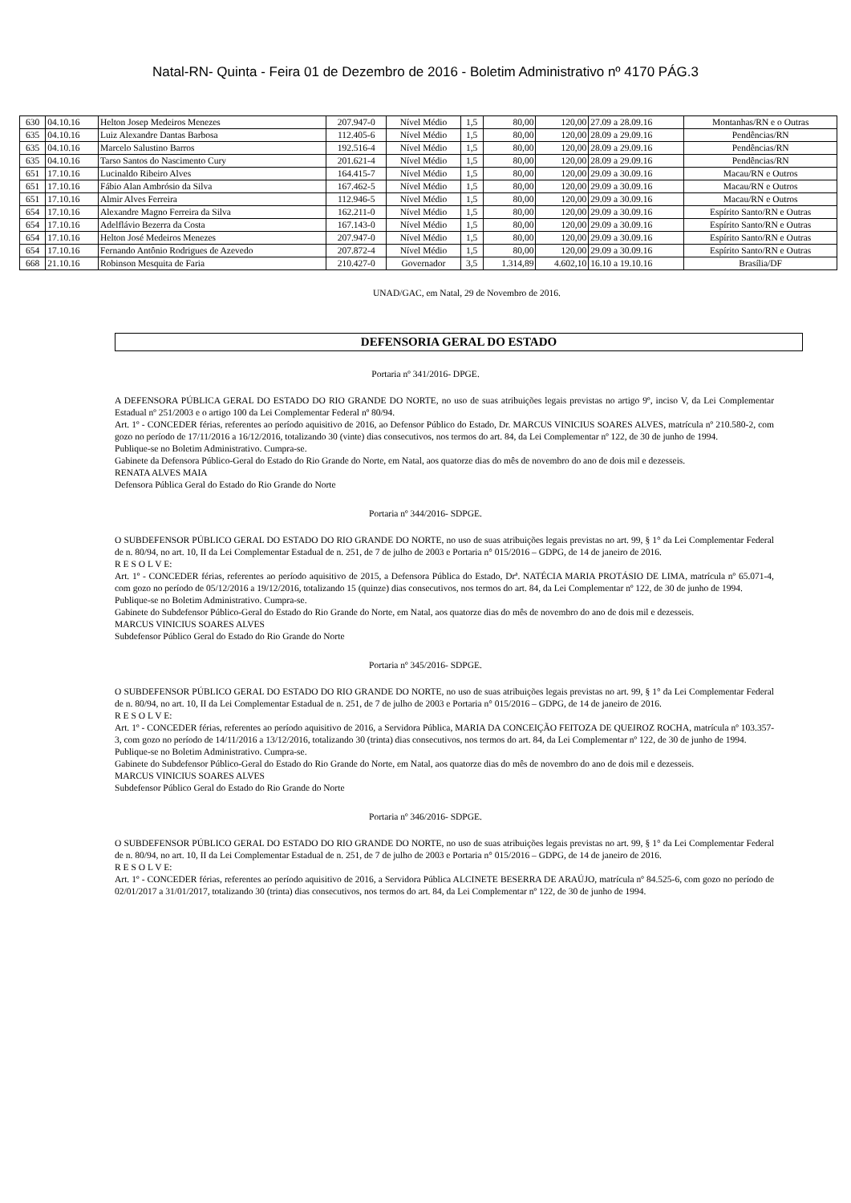Natal-RN- Quinta - Feira 01 de Dezembro de 2016 - Boletim Administrativo nº 4170 PÁG.3
| 630 | 04.10.16 | Helton Josep Medeiros Menezes | 207.947-0 | Nível Médio | 1,5 | 80,00 | 120,00 | 27.09 a 28.09.16 | Montanhas/RN e o Outras |
| 635 | 04.10.16 | Luiz Alexandre Dantas Barbosa | 112.405-6 | Nível Médio | 1,5 | 80,00 | 120,00 | 28.09 a 29.09.16 | Pendências/RN |
| 635 | 04.10.16 | Marcelo Salustino Barros | 192.516-4 | Nível Médio | 1,5 | 80,00 | 120,00 | 28.09 a 29.09.16 | Pendências/RN |
| 635 | 04.10.16 | Tarso Santos do Nascimento Cury | 201.621-4 | Nível Médio | 1,5 | 80,00 | 120,00 | 28.09 a 29.09.16 | Pendências/RN |
| 651 | 17.10.16 | Lucinaldo Ribeiro Alves | 164.415-7 | Nível Médio | 1,5 | 80,00 | 120,00 | 29.09 a 30.09.16 | Macau/RN e Outros |
| 651 | 17.10.16 | Fábio Alan Ambrósio da Silva | 167.462-5 | Nível Médio | 1,5 | 80,00 | 120,00 | 29.09 a 30.09.16 | Macau/RN e Outros |
| 651 | 17.10.16 | Almir Alves Ferreira | 112.946-5 | Nível Médio | 1,5 | 80,00 | 120,00 | 29.09 a 30.09.16 | Macau/RN e Outros |
| 654 | 17.10.16 | Alexandre Magno Ferreira da Silva | 162.211-0 | Nível Médio | 1,5 | 80,00 | 120,00 | 29.09 a 30.09.16 | Espírito Santo/RN e Outras |
| 654 | 17.10.16 | Adelflávio Bezerra da Costa | 167.143-0 | Nível Médio | 1,5 | 80,00 | 120,00 | 29.09 a 30.09.16 | Espírito Santo/RN e Outras |
| 654 | 17.10.16 | Helton José Medeiros Menezes | 207.947-0 | Nível Médio | 1,5 | 80,00 | 120,00 | 29.09 a 30.09.16 | Espírito Santo/RN e Outras |
| 654 | 17.10.16 | Fernando Antônio Rodrigues de Azevedo | 207.872-4 | Nível Médio | 1,5 | 80,00 | 120,00 | 29.09 a 30.09.16 | Espírito Santo/RN e Outras |
| 668 | 21.10.16 | Robinson Mesquita de Faria | 210.427-0 | Governador | 3,5 | 1.314,89 | 4.602,10 | 16.10 a 19.10.16 | Brasília/DF |
UNAD/GAC, em Natal, 29 de Novembro de 2016.
DEFENSORIA GERAL DO ESTADO
Portaria nº 341/2016- DPGE.
A DEFENSORA PÚBLICA GERAL DO ESTADO DO RIO GRANDE DO NORTE, no uso de suas atribuições legais previstas no artigo 9º, inciso V, da Lei Complementar Estadual nº 251/2003 e o artigo 100 da Lei Complementar Federal nº 80/94.
Art. 1º - CONCEDER férias, referentes ao período aquisitivo de 2016, ao Defensor Público do Estado, Dr. MARCUS VINICIUS SOARES ALVES, matrícula nº 210.580-2, com gozo no período de 17/11/2016 a 16/12/2016, totalizando 30 (vinte) dias consecutivos, nos termos do art. 84, da Lei Complementar nº 122, de 30 de junho de 1994.
Publique-se no Boletim Administrativo. Cumpra-se.
Gabinete da Defensora Público-Geral do Estado do Rio Grande do Norte, em Natal, aos quatorze dias do mês de novembro do ano de dois mil e dezesseis.
RENATA ALVES MAIA
Defensora Pública Geral do Estado do Rio Grande do Norte
Portaria nº 344/2016- SDPGE.
O SUBDEFENSOR PÚBLICO GERAL DO ESTADO DO RIO GRANDE DO NORTE, no uso de suas atribuições legais previstas no art. 99, § 1° da Lei Complementar Federal de n. 80/94, no art. 10, II da Lei Complementar Estadual de n. 251, de 7 de julho de 2003 e Portaria n° 015/2016 – GDPG, de 14 de janeiro de 2016.
R E S O L V E:
Art. 1º - CONCEDER férias, referentes ao período aquisitivo de 2015, a Defensora Pública do Estado, Drª. NATÉCIA MARIA PROTÁSIO DE LIMA, matrícula nº 65.071-4, com gozo no período de 05/12/2016 a 19/12/2016, totalizando 15 (quinze) dias consecutivos, nos termos do art. 84, da Lei Complementar nº 122, de 30 de junho de 1994.
Publique-se no Boletim Administrativo. Cumpra-se.
Gabinete do Subdefensor Público-Geral do Estado do Rio Grande do Norte, em Natal, aos quatorze dias do mês de novembro do ano de dois mil e dezesseis.
MARCUS VINICIUS SOARES ALVES
Subdefensor Público Geral do Estado do Rio Grande do Norte
Portaria nº 345/2016- SDPGE.
O SUBDEFENSOR PÚBLICO GERAL DO ESTADO DO RIO GRANDE DO NORTE, no uso de suas atribuições legais previstas no art. 99, § 1° da Lei Complementar Federal de n. 80/94, no art. 10, II da Lei Complementar Estadual de n. 251, de 7 de julho de 2003 e Portaria n° 015/2016 – GDPG, de 14 de janeiro de 2016.
R E S O L V E:
Art. 1º - CONCEDER férias, referentes ao período aquisitivo de 2016, a Servidora Pública, MARIA DA CONCEIÇÃO FEITOZA DE QUEIROZ ROCHA, matrícula nº 103.357-3, com gozo no período de 14/11/2016 a 13/12/2016, totalizando 30 (trinta) dias consecutivos, nos termos do art. 84, da Lei Complementar nº 122, de 30 de junho de 1994.
Publique-se no Boletim Administrativo. Cumpra-se.
Gabinete do Subdefensor Público-Geral do Estado do Rio Grande do Norte, em Natal, aos quatorze dias do mês de novembro do ano de dois mil e dezesseis.
MARCUS VINICIUS SOARES ALVES
Subdefensor Público Geral do Estado do Rio Grande do Norte
Portaria nº 346/2016- SDPGE.
O SUBDEFENSOR PÚBLICO GERAL DO ESTADO DO RIO GRANDE DO NORTE, no uso de suas atribuições legais previstas no art. 99, § 1° da Lei Complementar Federal de n. 80/94, no art. 10, II da Lei Complementar Estadual de n. 251, de 7 de julho de 2003 e Portaria n° 015/2016 – GDPG, de 14 de janeiro de 2016.
R E S O L V E:
Art. 1º - CONCEDER férias, referentes ao período aquisitivo de 2016, a Servidora Pública ALCINETE BESERRA DE ARAÚJO, matrícula nº 84.525-6, com gozo no período de 02/01/2017 a 31/01/2017, totalizando 30 (trinta) dias consecutivos, nos termos do art. 84, da Lei Complementar nº 122, de 30 de junho de 1994.